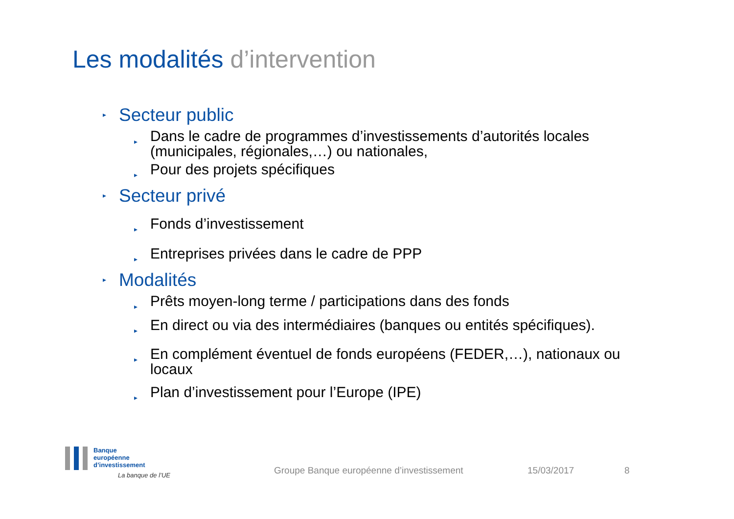Les modalités d’intervention
▸ Secteur public
▸ Dans le cadre de programmes d’investissements d’autorités locales (municipales, régionales,…) ou nationales,
▸ Pour des projets spécifiques
▸ Secteur privé
▸ Fonds d’investissement
▸ Entreprises privées dans le cadre de PPP
▸ Modalités
▸ Prêts moyen-long terme / participations dans des fonds
▸ En direct ou via des intermédiaires (banques ou entités spécifiques).
▸ En complément éventuel de fonds européens (FEDER,…), nationaux ou locaux
▸ Plan d’investissement pour l’Europe (IPE)
Banque
européenne
d’investissement
La banque de l’UE
Groupe Banque européenne d’investissement
15/03/2017 8